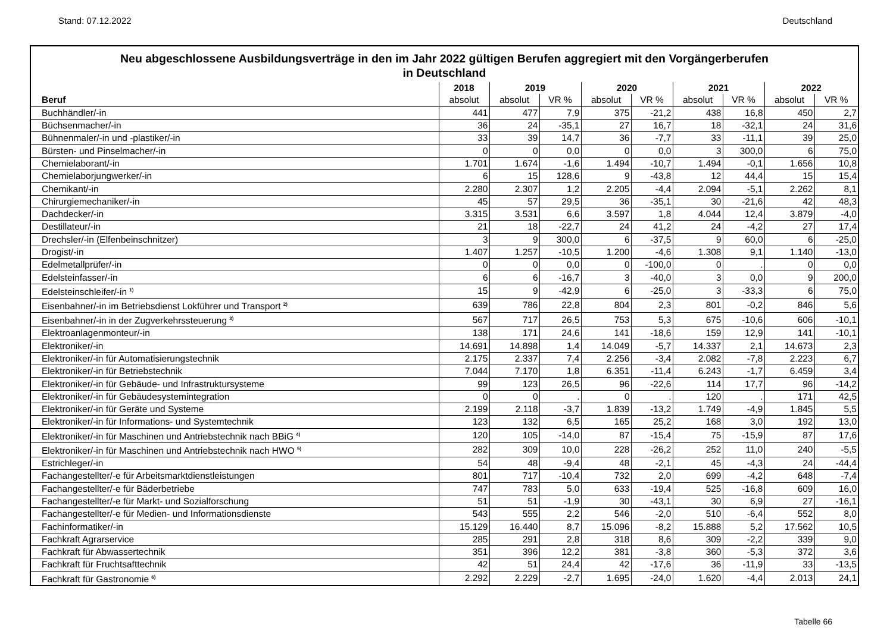Stand: 07.12.2022 Deutschland
Neu abgeschlossene Ausbildungsverträge in den im Jahr 2022 gültigen Berufen aggregiert mit den Vorgängerberufen
in Deutschland
| | 2018 | 2019 | | 2020 | | 2021 | | 2022 | |
| --- | --- | --- | --- | --- | --- | --- | --- | --- | --- |
| Beruf | absolut | absolut | VR % | absolut | VR % | absolut | VR % | absolut | VR % |
| Buchhändler/-in | 441 | 477 | 7,9 | 375 | -21,2 | 438 | 16,8 | 450 | 2,7 |
| Büchsenmacher/-in | 36 | 24 | -35,1 | 27 | 16,7 | 18 | -32,1 | 24 | 31,6 |
| Bühnenmaler/-in und -plastiker/-in | 33 | 39 | 14,7 | 36 | -7,7 | 33 | -11,1 | 39 | 25,0 |
| Bürsten- und Pinselmacher/-in | 0 | 0 | 0,0 | 0 | 0,0 | 3 | 300,0 | 6 | 75,0 |
| Chemielaborant/-in | 1.701 | 1.674 | -1,6 | 1.494 | -10,7 | 1.494 | -0,1 | 1.656 | 10,8 |
| Chemielaborjungwerker/-in | 6 | 15 | 128,6 | 9 | -43,8 | 12 | 44,4 | 15 | 15,4 |
| Chemikant/-in | 2.280 | 2.307 | 1,2 | 2.205 | -4,4 | 2.094 | -5,1 | 2.262 | 8,1 |
| Chirurgiemechaniker/-in | 45 | 57 | 29,5 | 36 | -35,1 | 30 | -21,6 | 42 | 48,3 |
| Dachdecker/-in | 3.315 | 3.531 | 6,6 | 3.597 | 1,8 | 4.044 | 12,4 | 3.879 | -4,0 |
| Destillateur/-in | 21 | 18 | -22,7 | 24 | 41,2 | 24 | -4,2 | 27 | 17,4 |
| Drechsler/-in (Elfenbeinschnitzer) | 3 | 9 | 300,0 | 6 | -37,5 | 9 | 60,0 | 6 | -25,0 |
| Drogist/-in | 1.407 | 1.257 | -10,5 | 1.200 | -4,6 | 1.308 | 9,1 | 1.140 | -13,0 |
| Edelmetallprüfer/-in | 0 | 0 | 0,0 | 0 | -100,0 | 0 | . | 0 | 0,0 |
| Edelsteinfasser/-in | 6 | 6 | -16,7 | 3 | -40,0 | 3 | 0,0 | 9 | 200,0 |
| Edelsteinschleifer/-in <sup>1)</sup> | 15 | 9 | -42,9 | 6 | -25,0 | 3 | -33,3 | 6 | 75,0 |
| Eisenbahner/-in im Betriebsdienst Lokführer und Transport <sup>2)</sup> | 639 | 786 | 22,8 | 804 | 2,3 | 801 | -0,2 | 846 | 5,6 |
| Eisenbahner/-in in der Zugverkehrssteuerung <sup>3)</sup> | 567 | 717 | 26,5 | 753 | 5,3 | 675 | -10,6 | 606 | -10,1 |
| Elektroanlagenmonteur/-in | 138 | 171 | 24,6 | 141 | -18,6 | 159 | 12,9 | 141 | -10,1 |
| Elektroniker/-in | 14.691 | 14.898 | 1,4 | 14.049 | -5,7 | 14.337 | 2,1 | 14.673 | 2,3 |
| Elektroniker/-in für Automatisierungstechnik | 2.175 | 2.337 | 7,4 | 2.256 | -3,4 | 2.082 | -7,8 | 2.223 | 6,7 |
| Elektroniker/-in für Betriebstechnik | 7.044 | 7.170 | 1,8 | 6.351 | -11,4 | 6.243 | -1,7 | 6.459 | 3,4 |
| Elektroniker/-in für Gebäude- und Infrastruktursysteme | 99 | 123 | 26,5 | 96 | -22,6 | 114 | 17,7 | 96 | -14,2 |
| Elektroniker/-in für Gebäudesystemintegration | 0 | 0 | . | 0 | . | 120 | . | 171 | 42,5 |
| Elektroniker/-in für Geräte und Systeme | 2.199 | 2.118 | -3,7 | 1.839 | -13,2 | 1.749 | -4,9 | 1.845 | 5,5 |
| Elektroniker/-in für Informations- und Systemtechnik | 123 | 132 | 6,5 | 165 | 25,2 | 168 | 3,0 | 192 | 13,0 |
| Elektroniker/-in für Maschinen und Antriebstechnik nach BBiG <sup>4)</sup> | 120 | 105 | -14,0 | 87 | -15,4 | 75 | -15,9 | 87 | 17,6 |
| Elektroniker/-in für Maschinen und Antriebstechnik nach HWO <sup>5)</sup> | 282 | 309 | 10,0 | 228 | -26,2 | 252 | 11,0 | 240 | -5,5 |
| Estrichleger/-in | 54 | 48 | -9,4 | 48 | -2,1 | 45 | -4,3 | 24 | -44,4 |
| Fachangestellter/-e für Arbeitsmarktdienstleistungen | 801 | 717 | -10,4 | 732 | 2,0 | 699 | -4,2 | 648 | -7,4 |
| Fachangestellter/-e für Bäderbetriebe | 747 | 783 | 5,0 | 633 | -19,4 | 525 | -16,8 | 609 | 16,0 |
| Fachangestellter/-e für Markt- und Sozialforschung | 51 | 51 | -1,9 | 30 | -43,1 | 30 | 6,9 | 27 | -16,1 |
| Fachangestellter/-e für Medien- und Informationsdienste | 543 | 555 | 2,2 | 546 | -2,0 | 510 | -6,4 | 552 | 8,0 |
| Fachinformatiker/-in | 15.129 | 16.440 | 8,7 | 15.096 | -8,2 | 15.888 | 5,2 | 17.562 | 10,5 |
| Fachkraft Agrarservice | 285 | 291 | 2,8 | 318 | 8,6 | 309 | -2,2 | 339 | 9,0 |
| Fachkraft für Abwassertechnik | 351 | 396 | 12,2 | 381 | -3,8 | 360 | -5,3 | 372 | 3,6 |
| Fachkraft für Fruchtsafttechnik | 42 | 51 | 24,4 | 42 | -17,6 | 36 | -11,9 | 33 | -13,5 |
| Fachkraft für Gastronomie <sup>6)</sup> | 2.292 | 2.229 | -2,7 | 1.695 | -24,0 | 1.620 | -4,4 | 2.013 | 24,1 |
Tabelle 66